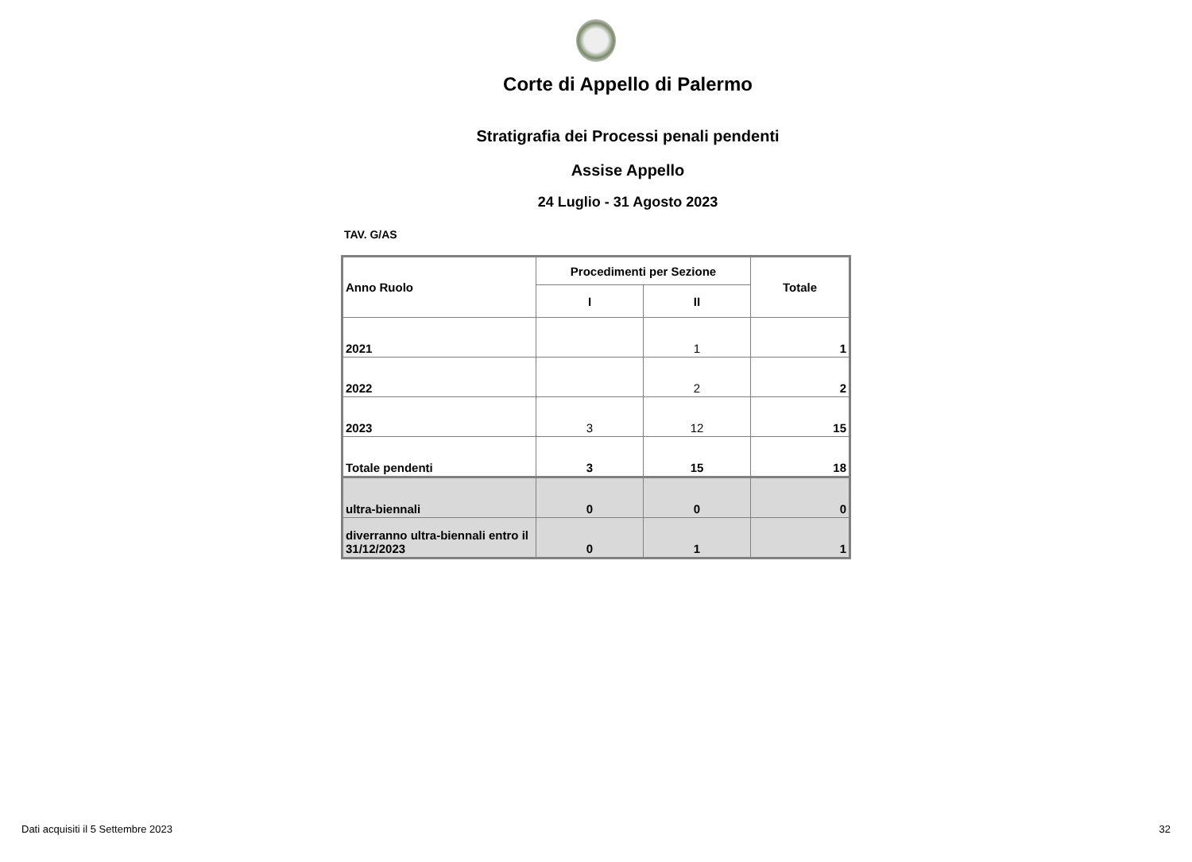Corte di Appello di Palermo
Stratigrafia dei Processi penali pendenti
Assise Appello
24 Luglio - 31 Agosto 2023
TAV. G/AS
| Anno Ruolo | Procedimenti per Sezione | | Totale |
| --- | --- | --- | --- |
| | I | II | |
| 2021 | | 1 | 1 |
| 2022 | | 2 | 2 |
| 2023 | 3 | 12 | 15 |
| Totale pendenti | 3 | 15 | 18 |
| ultra-biennali | 0 | 0 | 0 |
| diverranno ultra-biennali entro il 31/12/2023 | 0 | 1 | 1 |
Dati acquisiti il 5 Settembre 2023 32